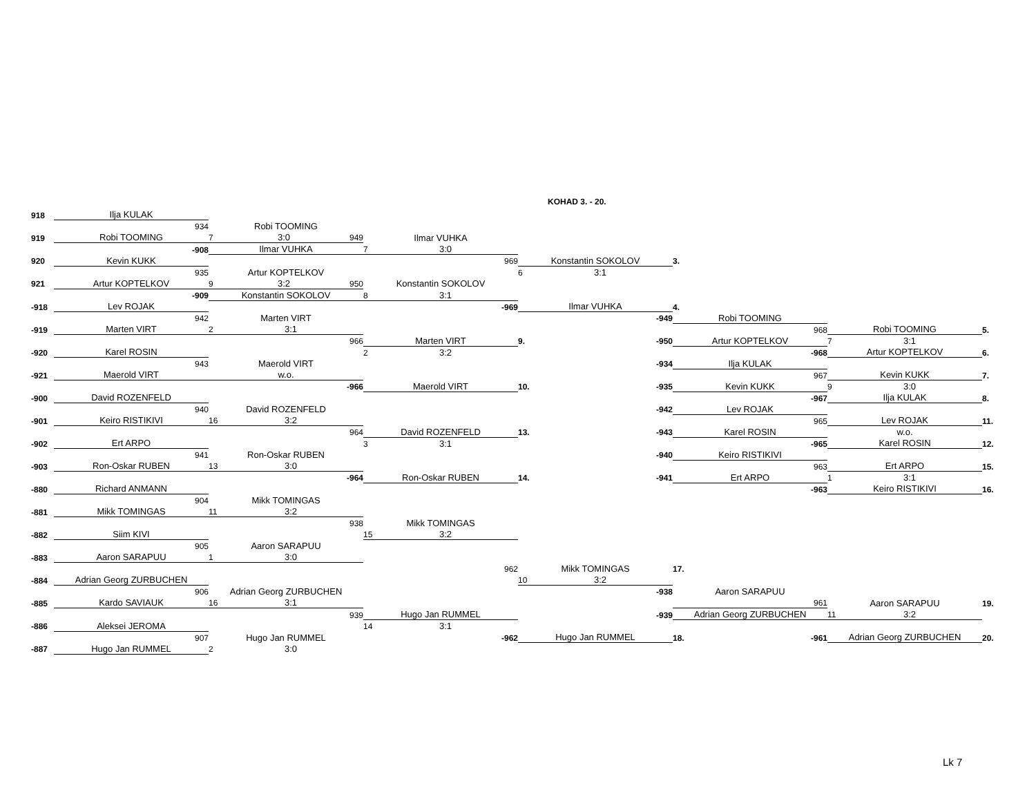KOHAD 3. - 20.
| 918 | Ilja KULAK | | | | | | |
| | 934 | Robi TOOMING | | | | | |
| 919 | Robi TOOMING | 7 3:0 949 | Ilmar VUHKA | | | | |
| | -908 | Ilmar VUHKA | 7 3:0 | | | | |
| 920 | Kevin KUKK | | 969 | Konstantin SOKOLOV | 3. | | |
| | 935 | Artur KOPTELKOV | | 6 3:1 | | | |
| 921 | Artur KOPTELKOV | 9 3:2 950 | Konstantin SOKOLOV | | | | |
| | -909 | Konstantin SOKOLOV | 8 3:1 | | | | |
| -918 | Lev ROJAK | | -969 | Ilmar VUHKA | 4. | | |
| | 942 | Marten VIRT | | -949 | Robi TOOMING | | |
| -919 | Marten VIRT | 2 3:1 | | | 968 | Robi TOOMING | 5. |
| | | 966 | Marten VIRT | 9. -950 | Artur KOPTELKOV | 7 3:1 | |
| -920 | Karel ROSIN | | 2 3:2 | | -968 | Artur KOPTELKOV | 6. |
| | 943 | Maerold VIRT | | -934 | Ilja KULAK | | |
| -921 | Maerold VIRT | w.o. | | | 967 | Kevin KUKK | 7. |
| | | -966 | Maerold VIRT | 10. -935 | Kevin KUKK | 9 3:0 | |
| -900 | David ROZENFELD | | | | -967 | Ilja KULAK | 8. |
| | 940 | David ROZENFELD | | -942 | Lev ROJAK | | |
| -901 | Keiro RISTIKIVI | 16 3:2 | | | 965 | Lev ROJAK | 11. |
| | | 964 | David ROZENFELD | 13. -943 | Karel ROSIN | w.o. | |
| -902 | Ert ARPO | | 3 3:1 | | -965 | Karel ROSIN | 12. |
| | 941 | Ron-Oskar RUBEN | | -940 | Keiro RISTIKIVI | | |
| -903 | Ron-Oskar RUBEN | 13 3:0 | | | 963 | Ert ARPO | 15. |
| | | -964 | Ron-Oskar RUBEN | 14. -941 | Ert ARPO | 1 3:1 | |
| -880 | Richard ANMANN | | | | -963 | Keiro RISTIKIVI | 16. |
| | 904 | Mikk TOMINGAS | | | | | |
| -881 | Mikk TOMINGAS | 11 3:2 | | | | | |
| | | 938 | Mikk TOMINGAS | | | | |
| -882 | Siim KIVI | | 15 3:2 | | | | |
| | 905 | Aaron SARAPUU | | | | | |
| -883 | Aaron SARAPUU | 1 3:0 | | | | | |
| | | | 962 | Mikk TOMINGAS | 17. | | |
| -884 | Adrian Georg ZURBUCHEN | | | 10 3:2 | | | |
| | 906 | Adrian Georg ZURBUCHEN | | -938 | Aaron SARAPUU | | |
| -885 | Kardo SAVIAUK | 16 3:1 | | | 961 | Aaron SARAPUU | 19. |
| | | 939 | Hugo Jan RUMMEL | -939 | Adrian Georg ZURBUCHEN | 11 3:2 | |
| -886 | Aleksei JEROMA | | 14 3:1 | | | | |
| | 907 | Hugo Jan RUMMEL | -962 | Hugo Jan RUMMEL | 18. -961 | Adrian Georg ZURBUCHEN | 20. |
| -887 | Hugo Jan RUMMEL | 2 3:0 | | | | | |
Lk 7